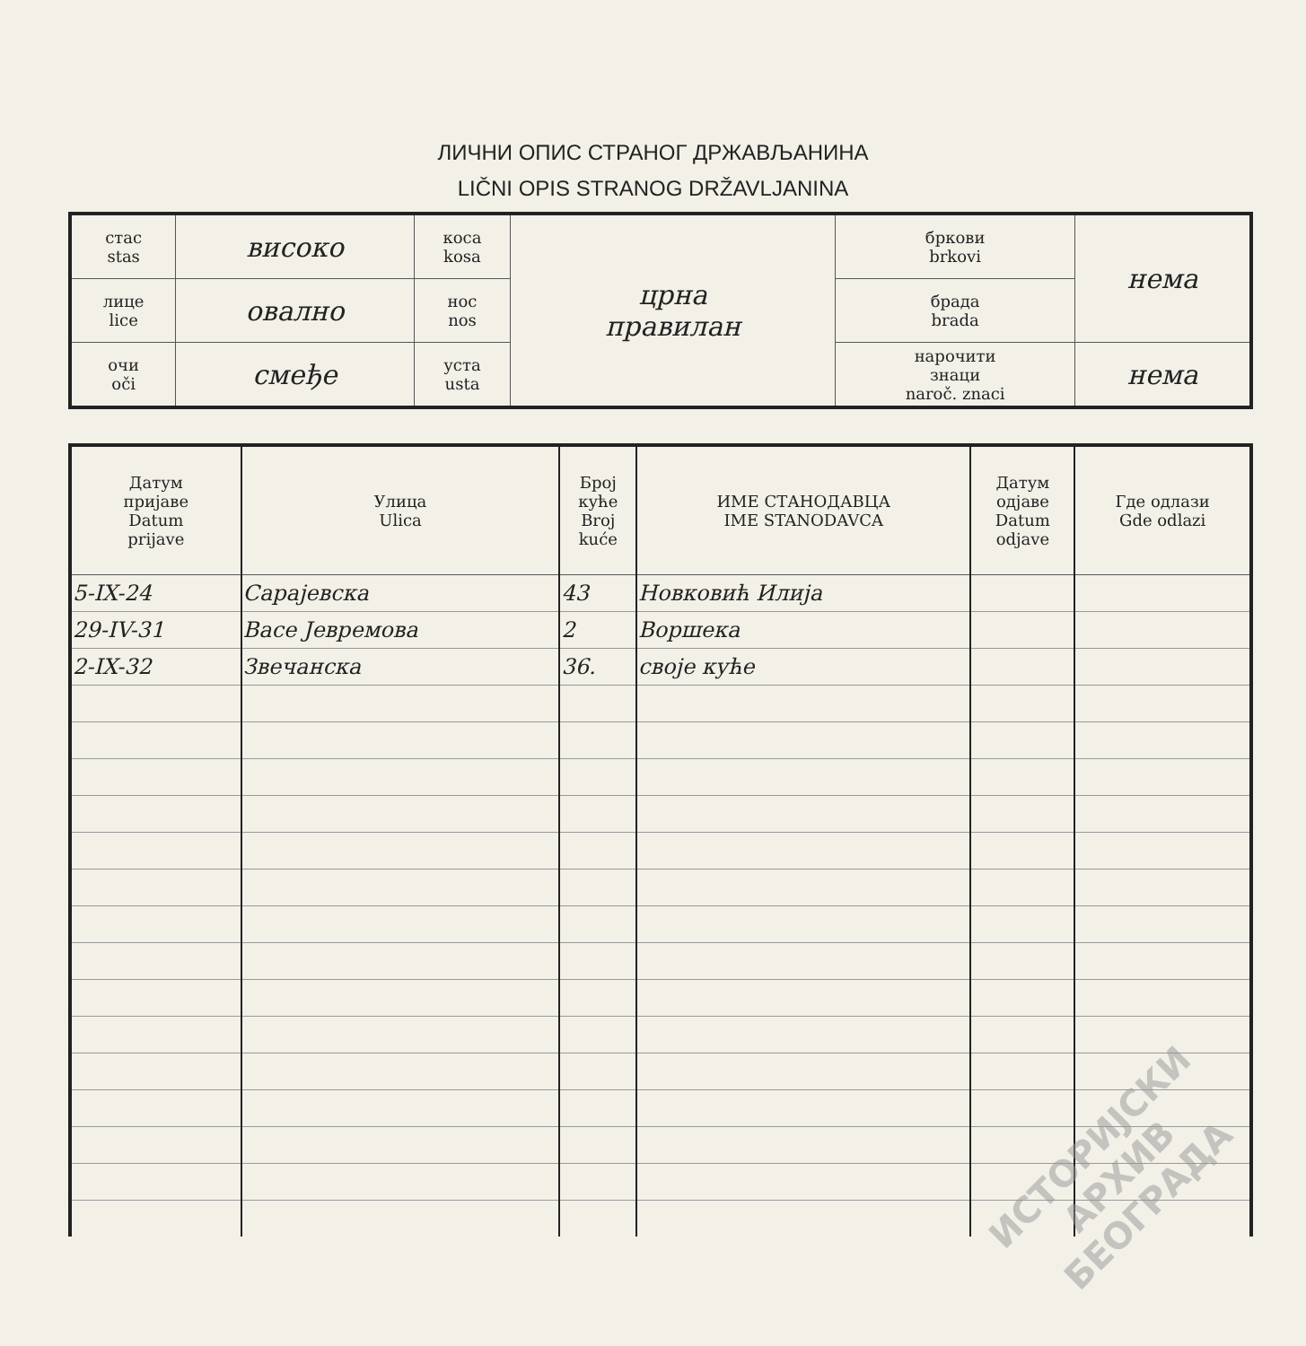ЛИЧНИ ОПИС СТРАНОГ ДРЖАВЉАНИНА
LIČNI OPIS STRANOG DRŽAVLJANINA
| стас stas | високо | коса kosa | црна правилан | бркови brkovi | нема |
| лице lice | овално | нос nos | | брада brada | |
| очи oči | смеђе | уста usta | | нарочити знаци naroč. znaci | нема |
| Датум пријаве Datum prijave | Улица Ulica | Број куће Broj kuće | ИМЕ СТАНОДАВЦА IME STANODAVCA | Датум одјаве Datum odjave | Где одлази Gde odlazi |
| --- | --- | --- | --- | --- | --- |
| 5-IX-24 | Сарајевска | 43 | Новковић Илија | | |
| 29-IV-31 | Васе Јевремова | 2 | Воршека | | |
| 2-IX-32 | Звечанска | 36. | своје куће | | |
ИСТОРИЈСКИ
АРХИВ
БЕОГРАДА